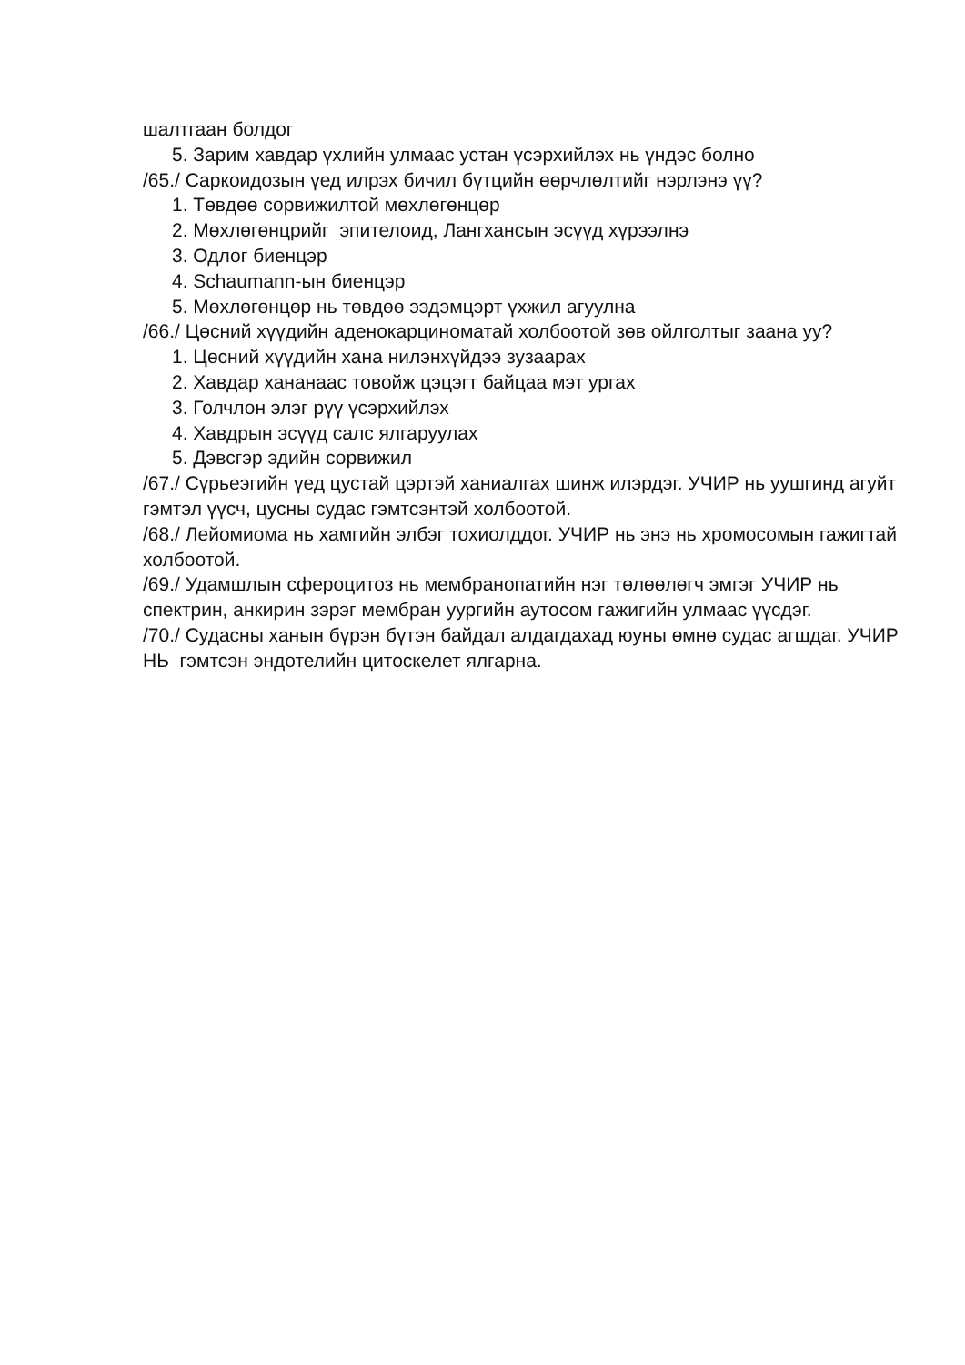шалтгаан болдог
5. Зарим хавдар үхлийн улмаас устан үсэрхийлэх нь үндэс болно
/65./ Саркоидозын үед илрэх бичил бүтцийн өөрчлөлтийг нэрлэнэ үү?
1. Төвдөө сорвижилтой мөхлөгөнцөр
2. Мөхлөгөнцрийг эпителоид, Лангхансын эсүүд хүрээлнэ
3. Одлог биенцэр
4. Schaumann-ын биенцэр
5. Мөхлөгөнцөр нь төвдөө ээдэмцэрт үхжил агуулна
/66./ Цөсний хүүдийн аденокарциноматай холбоотой зөв ойлголтыг заана уу?
1. Цөсний хүүдийн хана нилэнхүйдээ зузаарах
2. Хавдар хананаас товойж цэцэгт байцаа мэт ургах
3. Голчлон элэг рүү үсэрхийлэх
4. Хавдрын эсүүд салс ялгаруулах
5. Дэвсгэр эдийн сорвижил
/67./ Сүрьеэгийн үед цустай цэртэй ханиалгах шинж илэрдэг. УЧИР нь уушгинд агуйт гэмтэл үүсч, цусны судас гэмтсэнтэй холбоотой.
/68./ Лейомиома нь хамгийн элбэг тохиолддог. УЧИР нь энэ нь хромосомын гажигтай холбоотой.
/69./ Удамшлын сфероцитоз нь мембранопатийн нэг төлөөлөгч эмгэг УЧИР нь спектрин, анкирин зэрэг мембран уургийн аутосом гажигийн улмаас үүсдэг.
/70./ Судасны ханын бүрэн бүтэн байдал алдагдахад юуны өмнө судас агшдаг. УЧИР НЬ гэмтсэн эндотелийн цитоскелет ялгарна.